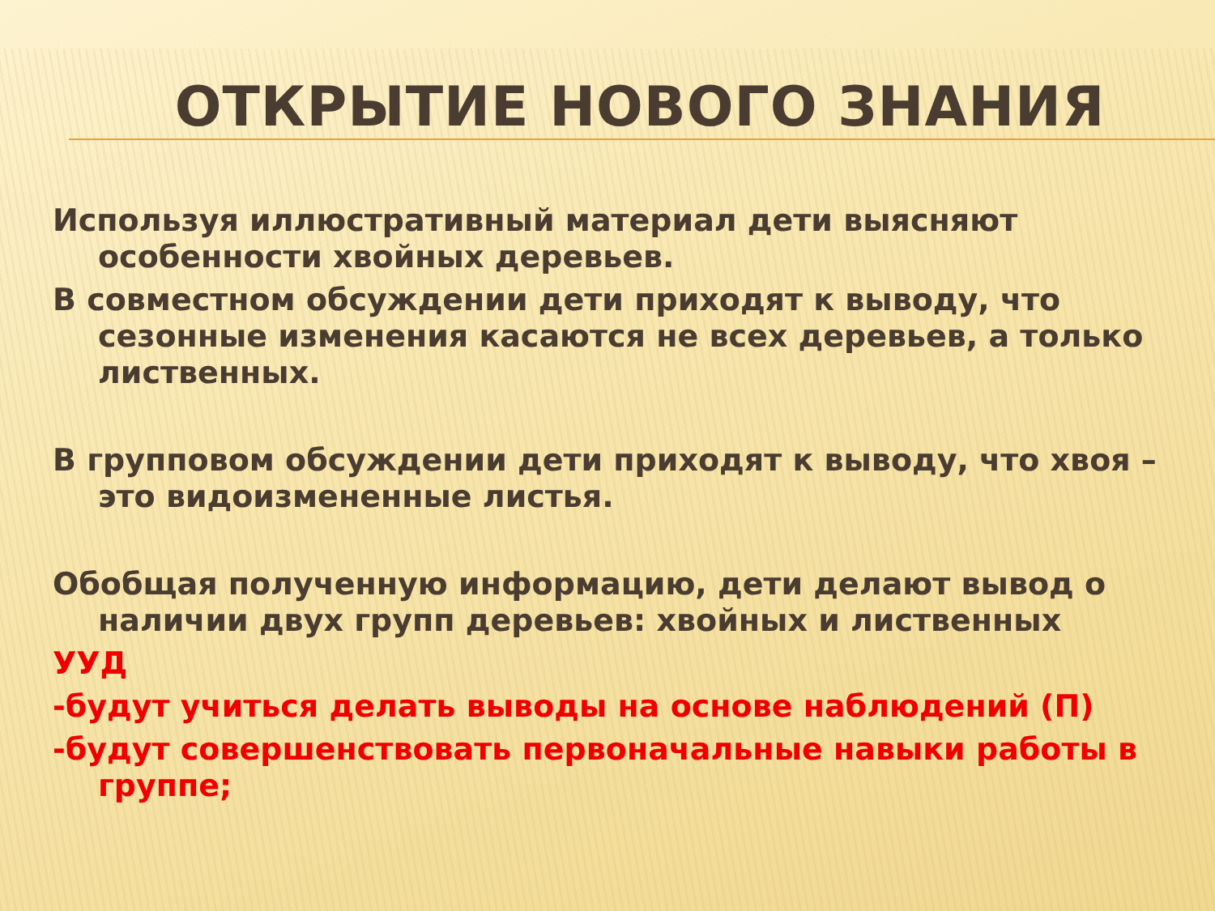ОТКРЫТИЕ НОВОГО ЗНАНИЯ
Используя иллюстративный материал дети выясняют особенности хвойных деревьев.
В совместном обсуждении дети приходят к выводу, что сезонные изменения касаются не всех деревьев, а только лиственных.
В групповом обсуждении дети приходят к выводу, что хвоя – это видоизмененные листья.
Обобщая полученную информацию, дети делают вывод о наличии двух групп деревьев: хвойных и лиственных
УУД
-будут учиться делать выводы на основе наблюдений (П)
-будут совершенствовать первоначальные навыки работы в группе;